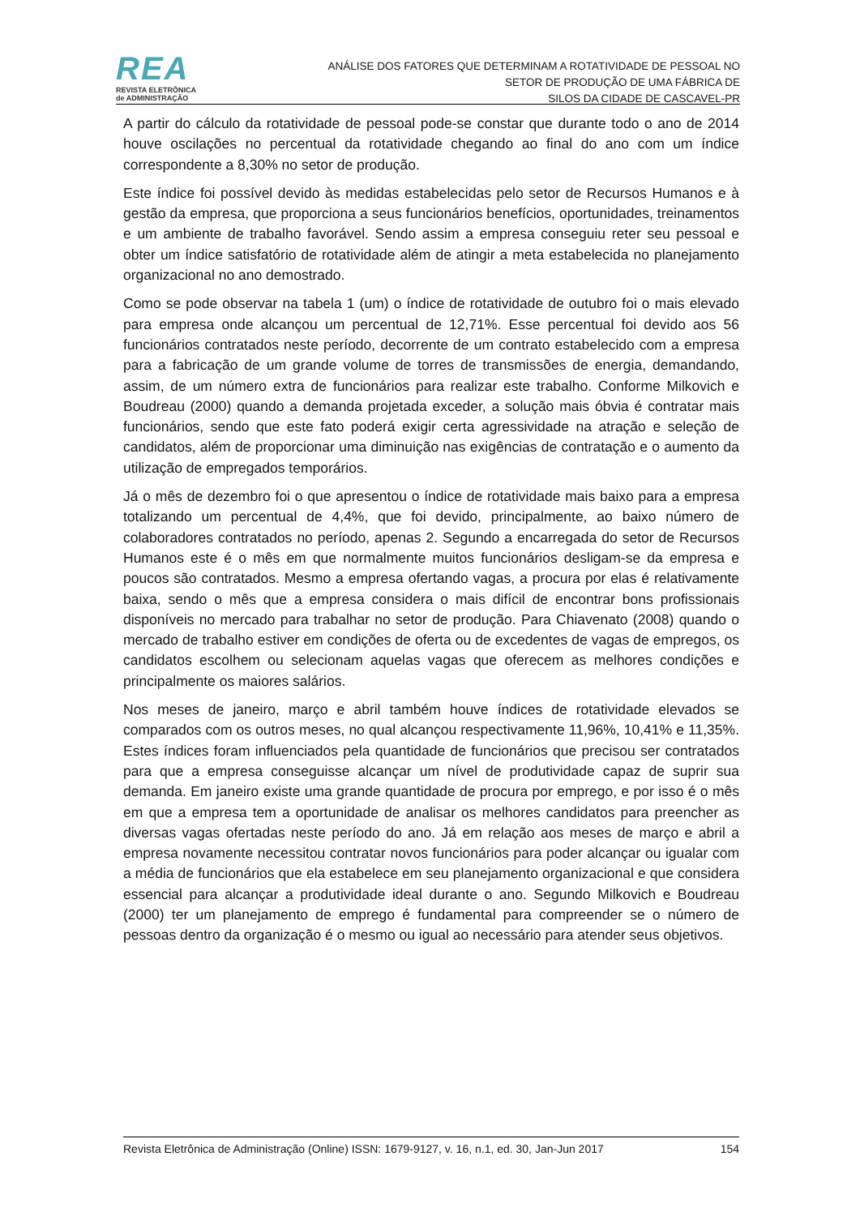REA
REVISTA ELETRÔNICA
de ADMINISTRAÇÃO
ANÁLISE DOS FATORES QUE DETERMINAM A ROTATIVIDADE DE PESSOAL NO
SETOR DE PRODUÇÃO DE UMA FÁBRICA DE
SILOS DA CIDADE DE CASCAVEL-PR
A partir do cálculo da rotatividade de pessoal pode-se constar que durante todo o ano de 2014 houve oscilações no percentual da rotatividade chegando ao final do ano com um índice correspondente a 8,30% no setor de produção.
Este índice foi possível devido às medidas estabelecidas pelo setor de Recursos Humanos e à gestão da empresa, que proporciona a seus funcionários benefícios, oportunidades, treinamentos e um ambiente de trabalho favorável. Sendo assim a empresa conseguiu reter seu pessoal e obter um índice satisfatório de rotatividade além de atingir a meta estabelecida no planejamento organizacional no ano demostrado.
Como se pode observar na tabela 1 (um) o índice de rotatividade de outubro foi o mais elevado para empresa onde alcançou um percentual de 12,71%. Esse percentual foi devido aos 56 funcionários contratados neste período, decorrente de um contrato estabelecido com a empresa para a fabricação de um grande volume de torres de transmissões de energia, demandando, assim, de um número extra de funcionários para realizar este trabalho. Conforme Milkovich e Boudreau (2000) quando a demanda projetada exceder, a solução mais óbvia é contratar mais funcionários, sendo que este fato poderá exigir certa agressividade na atração e seleção de candidatos, além de proporcionar uma diminuição nas exigências de contratação e o aumento da utilização de empregados temporários.
Já o mês de dezembro foi o que apresentou o índice de rotatividade mais baixo para a empresa totalizando um percentual de 4,4%, que foi devido, principalmente, ao baixo número de colaboradores contratados no período, apenas 2. Segundo a encarregada do setor de Recursos Humanos este é o mês em que normalmente muitos funcionários desligam-se da empresa e poucos são contratados. Mesmo a empresa ofertando vagas, a procura por elas é relativamente baixa, sendo o mês que a empresa considera o mais difícil de encontrar bons profissionais disponíveis no mercado para trabalhar no setor de produção. Para Chiavenato (2008) quando o mercado de trabalho estiver em condições de oferta ou de excedentes de vagas de empregos, os candidatos escolhem ou selecionam aquelas vagas que oferecem as melhores condições e principalmente os maiores salários.
Nos meses de janeiro, março e abril também houve índices de rotatividade elevados se comparados com os outros meses, no qual alcançou respectivamente 11,96%, 10,41% e 11,35%. Estes índices foram influenciados pela quantidade de funcionários que precisou ser contratados para que a empresa conseguisse alcançar um nível de produtividade capaz de suprir sua demanda. Em janeiro existe uma grande quantidade de procura por emprego, e por isso é o mês em que a empresa tem a oportunidade de analisar os melhores candidatos para preencher as diversas vagas ofertadas neste período do ano. Já em relação aos meses de março e abril a empresa novamente necessitou contratar novos funcionários para poder alcançar ou igualar com a média de funcionários que ela estabelece em seu planejamento organizacional e que considera essencial para alcançar a produtividade ideal durante o ano. Segundo Milkovich e Boudreau (2000) ter um planejamento de emprego é fundamental para compreender se o número de pessoas dentro da organização é o mesmo ou igual ao necessário para atender seus objetivos.
Revista Eletrônica de Administração (Online) ISSN: 1679-9127, v. 16, n.1, ed. 30, Jan-Jun 2017 154